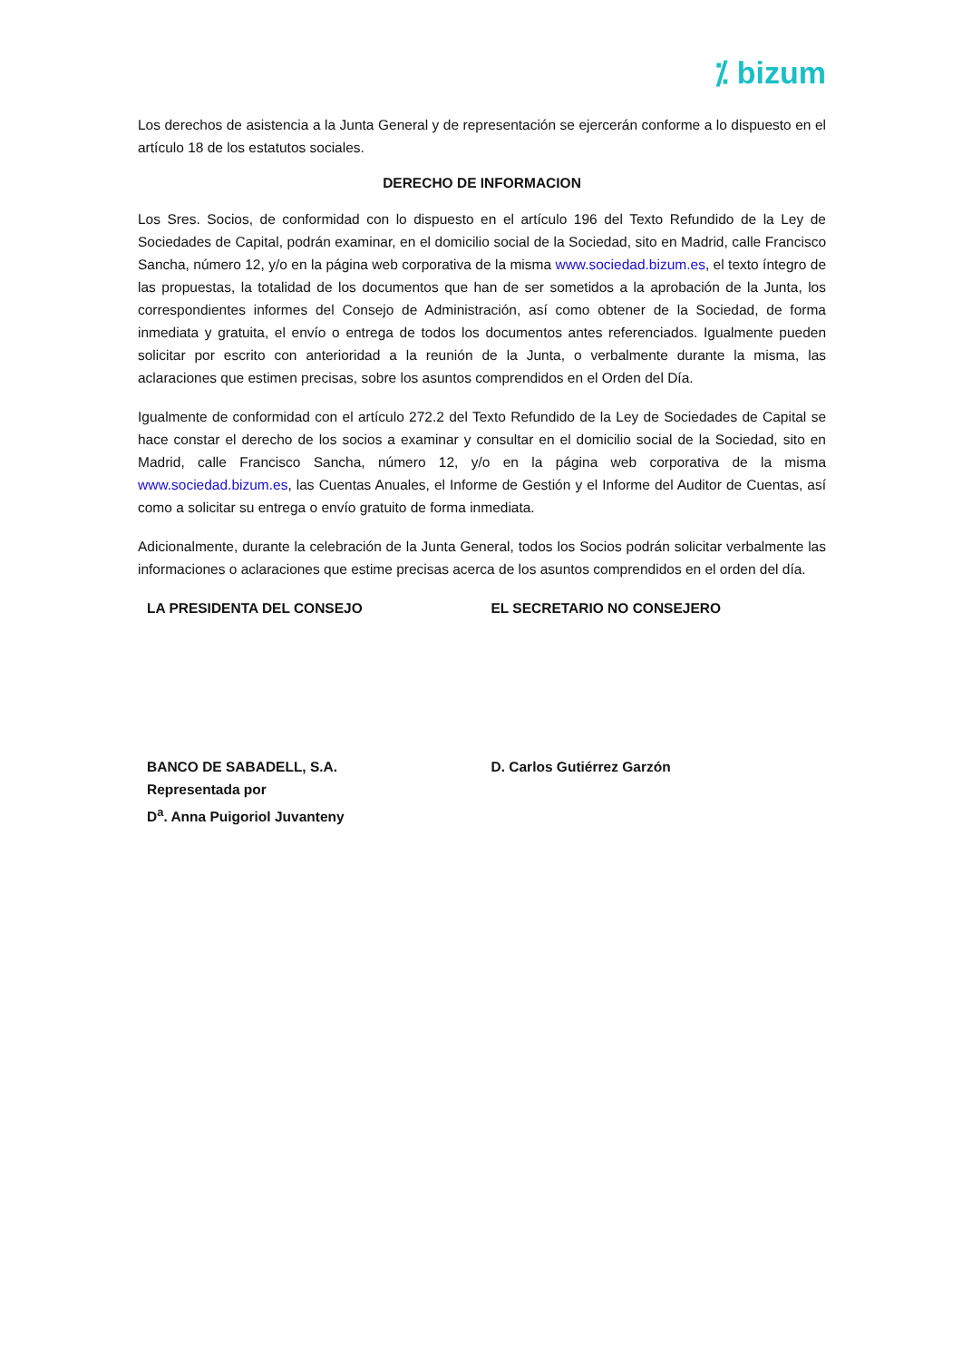⁒ bizum
Los derechos de asistencia a la Junta General y de representación se ejercerán conforme a lo dispuesto en el artículo 18 de los estatutos sociales.
DERECHO DE INFORMACION
Los Sres. Socios, de conformidad con lo dispuesto en el artículo 196 del Texto Refundido de la Ley de Sociedades de Capital, podrán examinar, en el domicilio social de la Sociedad, sito en Madrid, calle Francisco Sancha, número 12, y/o en la página web corporativa de la misma www.sociedad.bizum.es, el texto íntegro de las propuestas, la totalidad de los documentos que han de ser sometidos a la aprobación de la Junta, los correspondientes informes del Consejo de Administración, así como obtener de la Sociedad, de forma inmediata y gratuita, el envío o entrega de todos los documentos antes referenciados. Igualmente pueden solicitar por escrito con anterioridad a la reunión de la Junta, o verbalmente durante la misma, las aclaraciones que estimen precisas, sobre los asuntos comprendidos en el Orden del Día.
Igualmente de conformidad con el artículo 272.2 del Texto Refundido de la Ley de Sociedades de Capital se hace constar el derecho de los socios a examinar y consultar en el domicilio social de la Sociedad, sito en Madrid, calle Francisco Sancha, número 12, y/o en la página web corporativa de la misma www.sociedad.bizum.es, las Cuentas Anuales, el Informe de Gestión y el Informe del Auditor de Cuentas, así como a solicitar su entrega o envío gratuito de forma inmediata.
Adicionalmente, durante la celebración de la Junta General, todos los Socios podrán solicitar verbalmente las informaciones o aclaraciones que estime precisas acerca de los asuntos comprendidos en el orden del día.
LA PRESIDENTA DEL CONSEJO EL SECRETARIO NO CONSEJERO
BANCO DE SABADELL, S.A.
Representada por
D<sup>a</sup>. Anna Puigoriol Juvanteny
D. Carlos Gutiérrez Garzón